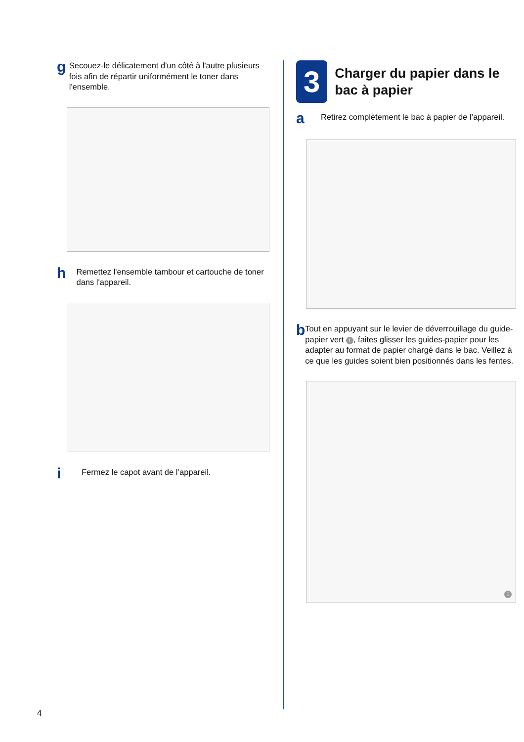g
Secouez-le délicatement d'un côté à l'autre plusieurs fois afin de répartir uniformément le toner dans l'ensemble.
h
Remettez l'ensemble tambour et cartouche de toner dans l'appareil.
i
Fermez le capot avant de l’appareil.
3
Charger du papier dans le bac à papier
a
Retirez complètement le bac à papier de l’appareil.
b
Tout en appuyant sur le levier de déverrouillage du guide-papier vert 1, faites glisser les guides-papier pour les adapter au format de papier chargé dans le bac. Veillez à ce que les guides soient bien positionnés dans les fentes.
1
4